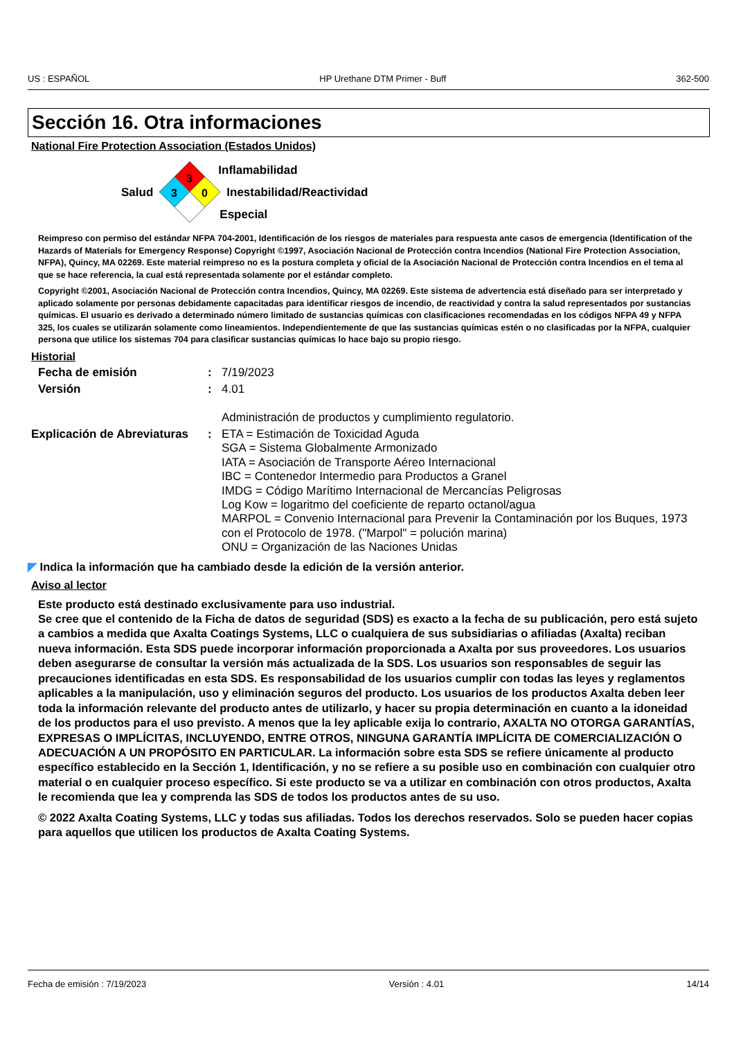US : ESPAÑOL HP Urethane DTM Primer - Buff 362-500
Sección 16. Otra informaciones
National Fire Protection Association (Estados Unidos)
Salud
3
3
0
Inflamabilidad
Inestabilidad/Reactividad
Especial
Reimpreso con permiso del estándar NFPA 704-2001, Identificación de los riesgos de materiales para respuesta ante casos de emergencia (Identification of the Hazards of Materials for Emergency Response) Copyright ©1997, Asociación Nacional de Protección contra Incendios (National Fire Protection Association, NFPA), Quincy, MA 02269. Este material reimpreso no es la postura completa y oficial de la Asociación Nacional de Protección contra Incendios en el tema al que se hace referencia, la cual está representada solamente por el estándar completo.
Copyright ©2001, Asociación Nacional de Protección contra Incendios, Quincy, MA 02269. Este sistema de advertencia está diseñado para ser interpretado y aplicado solamente por personas debidamente capacitadas para identificar riesgos de incendio, de reactividad y contra la salud representados por sustancias químicas. El usuario es derivado a determinado número limitado de sustancias químicas con clasificaciones recomendadas en los códigos NFPA 49 y NFPA 325, los cuales se utilizarán solamente como lineamientos. Independientemente de que las sustancias químicas estén o no clasificadas por la NFPA, cualquier persona que utilice los sistemas 704 para clasificar sustancias químicas lo hace bajo su propio riesgo.
Historial
Fecha de emisión :
7/19/2023
Versión :
4.01
Administración de productos y cumplimiento regulatorio.
Explicación de Abreviaturas
:
ETA = Estimación de Toxicidad Aguda
SGA = Sistema Globalmente Armonizado
IATA = Asociación de Transporte Aéreo Internacional
IBC = Contenedor Intermedio para Productos a Granel
IMDG = Código Marítimo Internacional de Mercancías Peligrosas
Log Kow = logaritmo del coeficiente de reparto octanol/agua
MARPOL = Convenio Internacional para Prevenir la Contaminación por los Buques, 1973 con el Protocolo de 1978. ("Marpol" = polución marina)
ONU = Organización de las Naciones Unidas
◤ Indica la información que ha cambiado desde la edición de la versión anterior.
Aviso al lector
Este producto está destinado exclusivamente para uso industrial.
Se cree que el contenido de la Ficha de datos de seguridad (SDS) es exacto a la fecha de su publicación, pero está sujeto a cambios a medida que Axalta Coatings Systems, LLC o cualquiera de sus subsidiarias o afiliadas (Axalta) reciban nueva información. Esta SDS puede incorporar información proporcionada a Axalta por sus proveedores. Los usuarios deben asegurarse de consultar la versión más actualizada de la SDS. Los usuarios son responsables de seguir las precauciones identificadas en esta SDS. Es responsabilidad de los usuarios cumplir con todas las leyes y reglamentos aplicables a la manipulación, uso y eliminación seguros del producto. Los usuarios de los productos Axalta deben leer toda la información relevante del producto antes de utilizarlo, y hacer su propia determinación en cuanto a la idoneidad de los productos para el uso previsto. A menos que la ley aplicable exija lo contrario, AXALTA NO OTORGA GARANTÍAS, EXPRESAS O IMPLÍCITAS, INCLUYENDO, ENTRE OTROS, NINGUNA GARANTÍA IMPLÍCITA DE COMERCIALIZACIÓN O ADECUACIÓN A UN PROPÓSITO EN PARTICULAR. La información sobre esta SDS se refiere únicamente al producto específico establecido en la Sección 1, Identificación, y no se refiere a su posible uso en combinación con cualquier otro material o en cualquier proceso específico. Si este producto se va a utilizar en combinación con otros productos, Axalta le recomienda que lea y comprenda las SDS de todos los productos antes de su uso.
© 2022 Axalta Coating Systems, LLC y todas sus afiliadas. Todos los derechos reservados. Solo se pueden hacer copias para aquellos que utilicen los productos de Axalta Coating Systems.
Fecha de emisión : 7/19/2023 Versión : 4.01 14/14